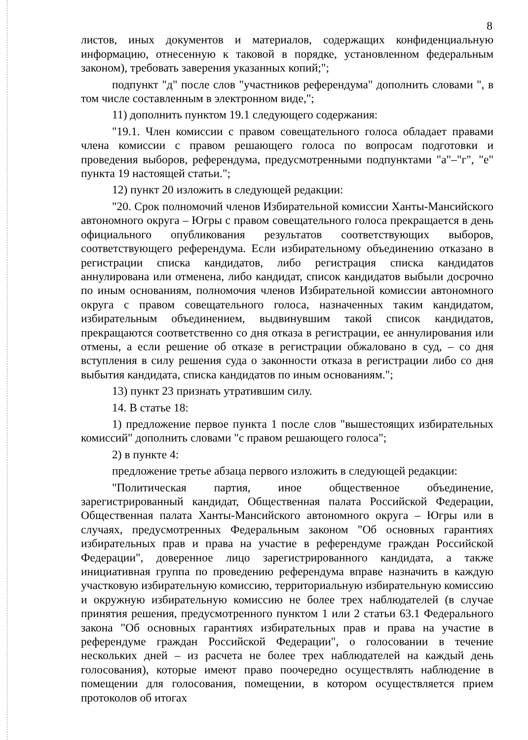8
листов, иных документов и материалов, содержащих конфиденциальную информацию, отнесенную к таковой в порядке, установленном федеральным законом), требовать заверения указанных копий;";
подпункт "д" после слов "участников референдума" дополнить словами ", в том числе составленным в электронном виде,";
11) дополнить пунктом 19.1 следующего содержания:
"19.1. Член комиссии с правом совещательного голоса обладает правами члена комиссии с правом решающего голоса по вопросам подготовки и проведения выборов, референдума, предусмотренными подпунктами "а"–"г", "е" пункта 19 настоящей статьи.";
12) пункт 20 изложить в следующей редакции:
"20. Срок полномочий членов Избирательной комиссии Ханты-Мансийского автономного округа – Югры с правом совещательного голоса прекращается в день официального опубликования результатов соответствующих выборов, соответствующего референдума. Если избирательному объединению отказано в регистрации списка кандидатов, либо регистрация списка кандидатов аннулирована или отменена, либо кандидат, список кандидатов выбыли досрочно по иным основаниям, полномочия членов Избирательной комиссии автономного округа с правом совещательного голоса, назначенных таким кандидатом, избирательным объединением, выдвинувшим такой список кандидатов, прекращаются соответственно со дня отказа в регистрации, ее аннулирования или отмены, а если решение об отказе в регистрации обжаловано в суд, – со дня вступления в силу решения суда о законности отказа в регистрации либо со дня выбытия кандидата, списка кандидатов по иным основаниям.";
13) пункт 23 признать утратившим силу.
14. В статье 18:
1) предложение первое пункта 1 после слов "вышестоящих избирательных комиссий" дополнить словами "с правом решающего голоса";
2) в пункте 4:
предложение третье абзаца первого изложить в следующей редакции:
"Политическая партия, иное общественное объединение, зарегистрированный кандидат, Общественная палата Российской Федерации, Общественная палата Ханты-Мансийского автономного округа – Югры или в случаях, предусмотренных Федеральным законом "Об основных гарантиях избирательных прав и права на участие в референдуме граждан Российской Федерации", доверенное лицо зарегистрированного кандидата, а также инициативная группа по проведению референдума вправе назначить в каждую участковую избирательную комиссию, территориальную избирательную комиссию и окружную избирательную комиссию не более трех наблюдателей (в случае принятия решения, предусмотренного пунктом 1 или 2 статьи 63.1 Федерального закона "Об основных гарантиях избирательных прав и права на участие в референдуме граждан Российской Федерации", о голосовании в течение нескольких дней – из расчета не более трех наблюдателей на каждый день голосования), которые имеют право поочередно осуществлять наблюдение в помещении для голосования, помещении, в котором осуществляется прием протоколов об итогах